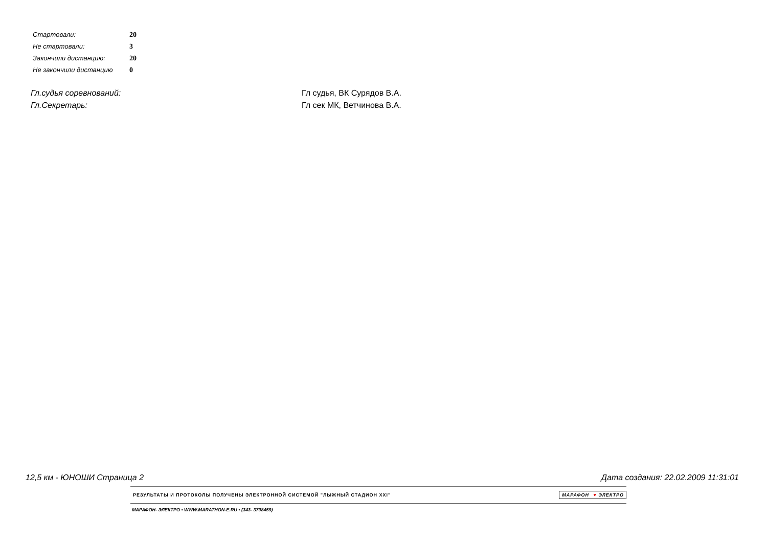| Стартовали: | 20 |
| Не стартовали: | 3 |
| Закончили дистанцию: | 20 |
| Не закончили дистанцию | 0 |
| Гл.судья соревнований: | Гл судья, ВК Сурядов В.А. |
| Гл.Секретарь: | Гл сек МК, Ветчинова В.А. |
12,5 км - ЮНОШИ Страница 2 Дата создания: 22.02.2009 11:31:01
РЕЗУЛЬТАТЫ И ПРОТОКОЛЫ ПОЛУЧЕНЫ ЭЛЕКТРОННОЙ СИСТЕМОЙ "ЛЫЖНЫЙ СТАДИОН XXI" МАРАФОН ♥ ЭЛЕКТРО
МАРАФОН- ЭЛЕКТРО • WWW.MARATHON-E.RU • (343- 3708459)